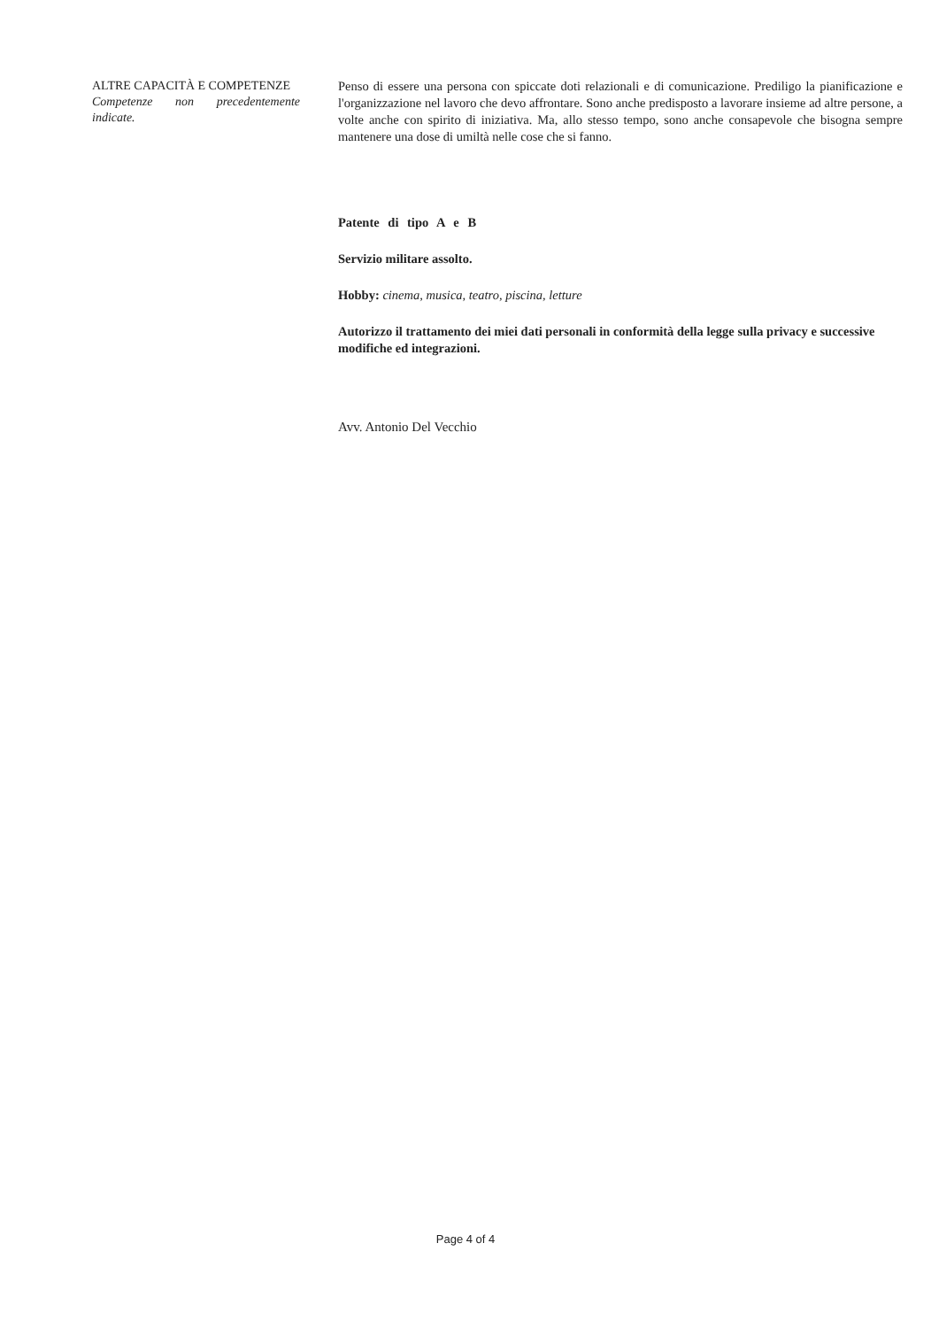ALTRE CAPACITÀ E COMPETENZE
Competenze non precedentemente
indicate.
Penso di essere una persona con spiccate doti relazionali e di comunicazione. Prediligo la pianificazione e l'organizzazione nel lavoro che devo affrontare. Sono anche predisposto a lavorare insieme ad altre persone, a volte anche con spirito di iniziativa. Ma, allo stesso tempo, sono anche consapevole che bisogna sempre mantenere una dose di umiltà nelle cose che si fanno.
Patente di tipo A e B
Servizio militare assolto.
Hobby: cinema, musica, teatro, piscina, letture
Autorizzo il trattamento dei miei dati personali in conformità della legge sulla privacy e successive modifiche ed integrazioni.
Avv. Antonio Del Vecchio
Page 4 of 4